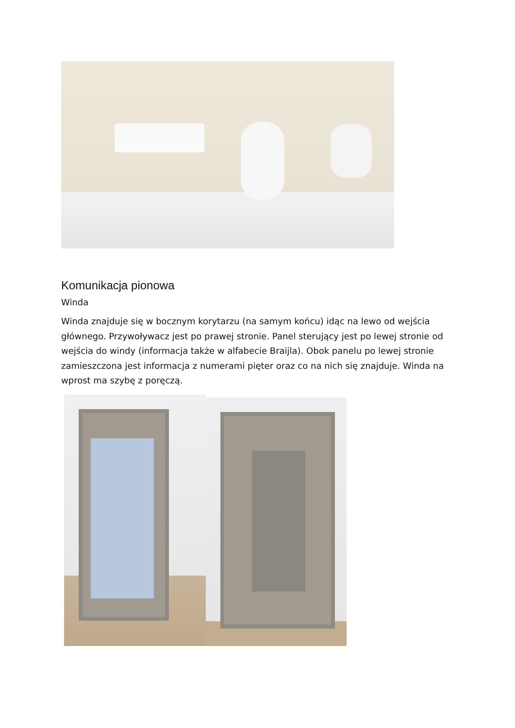Komunikacja pionowa
Winda
Winda znajduje się w bocznym korytarzu (na samym końcu) idąc na lewo od wejścia głównego. Przywoływacz jest po prawej stronie. Panel sterujący jest po lewej stronie od wejścia do windy (informacja także w alfabecie Braijla). Obok panelu po lewej stronie zamieszczona jest informacja z numerami pięter oraz co na nich się znajduje. Winda na wprost ma szybę z poręczą.